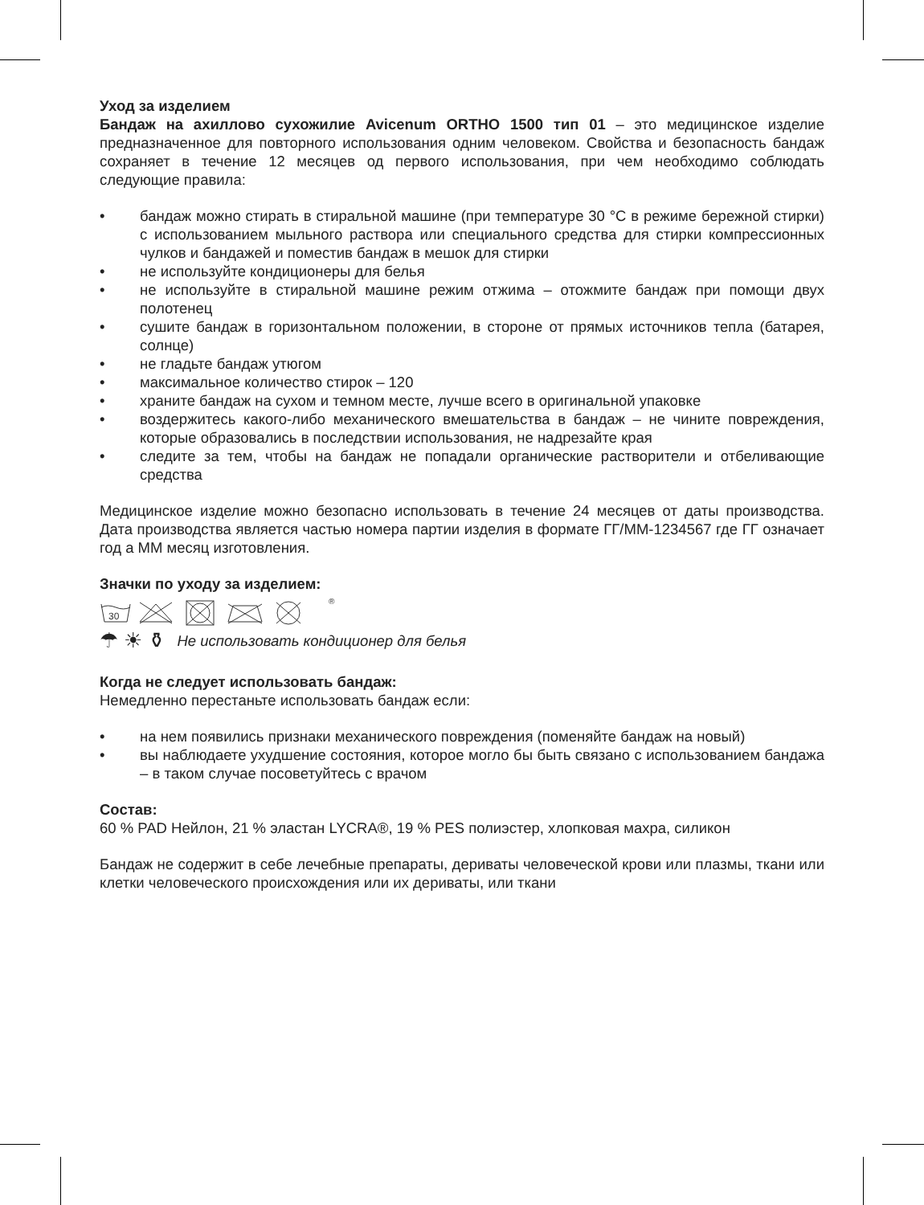Уход за изделием
Бандаж на ахиллово сухожилие Avicenum ORTHO 1500 тип 01 – это медицинское изделие предназначенное для повторного использования одним человеком. Свойства и безопасность бандаж сохраняет в течение 12 месяцев од первого использования, при чем необходимо соблюдать следующие правила:
• бандаж можно стирать в стиральной машине (при температуре 30 °C в режиме бережной стирки) с использованием мыльного раствора или специального средства для стирки компрессионных чулков и бандажей и поместив бандаж в мешок для стирки
• не используйте кондиционеры для белья
• не используйте в стиральной машине режим отжима – отожмите бандаж при помощи двух полотенец
• сушите бандаж в горизонтальном положении, в стороне от прямых источников тепла (батарея, солнце)
• не гладьте бандаж утюгом
• максимальное количество стирок – 120
• храните бандаж на сухом и темном месте, лучше всего в оригинальной упаковке
• воздержитесь какого-либо механического вмешательства в бандаж – не чините повреждения, которые образовались в последствии использования, не надрезайте края
• следите за тем, чтобы на бандаж не попадали органические растворители и отбеливающие средства
Медицинское изделие можно безопасно использовать в течение 24 месяцев от даты производства. Дата производства является частью номера партии изделия в формате ГГ/ММ-1234567 где ГГ означает год а ММ месяц изготовления.
Значки по уходу за изделием:
30
®
☂ ☀ ⚱ Не использовать кондиционер для белья
Когда не следует использовать бандаж:
Немедленно перестаньте использовать бандаж если:
• на нем появились признаки механического повреждения (поменяйте бандаж на новый)
• вы наблюдаете ухудшение состояния, которое могло бы быть связано с использованием бандажа – в таком случае посоветуйтесь с врачом
Состав:
60 % PAD Нейлон, 21 % эластан LYCRA®, 19 % PES полиэстер, хлопковая махра, силикон
Бандаж не содержит в себе лечебные препараты, дериваты человеческой крови или плазмы, ткани или клетки человеческого происхождения или их дериваты, или ткани